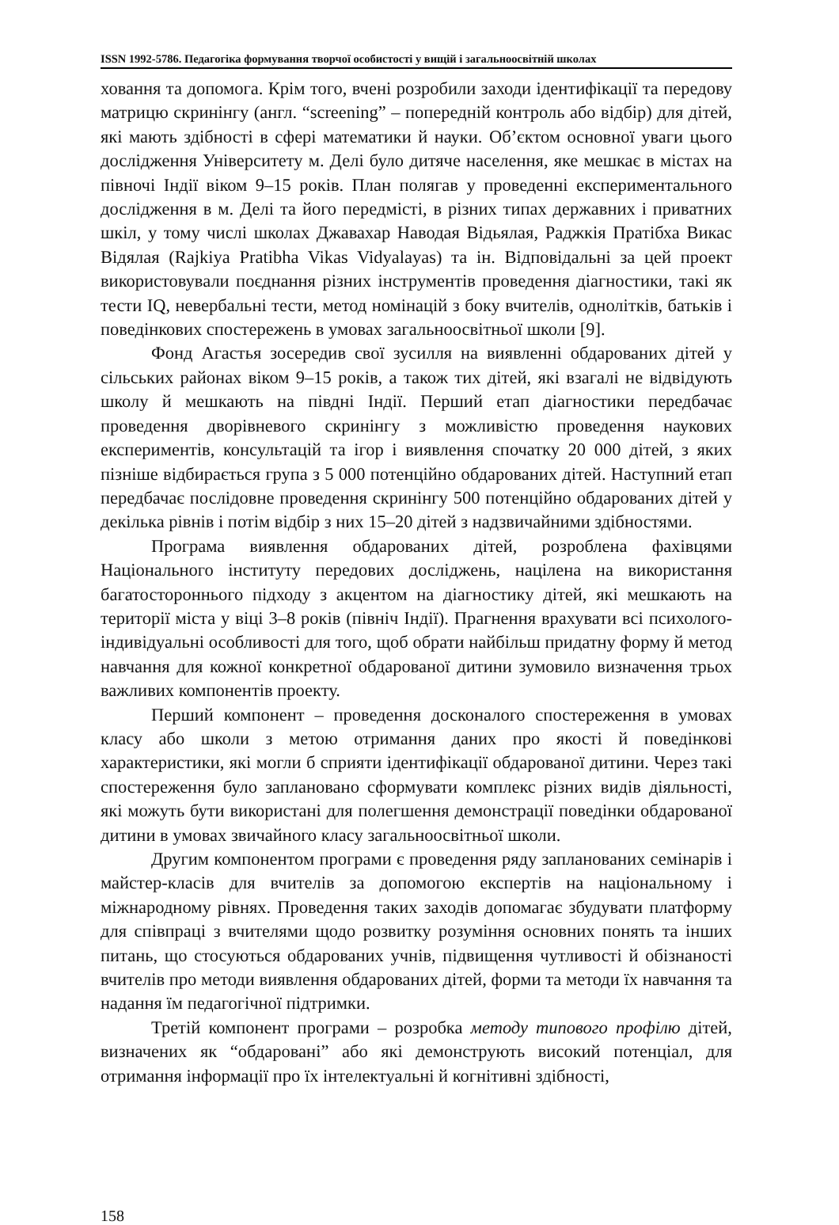ISSN 1992-5786. Педагогіка формування творчої особистості у вищій і загальноосвітній школах
ховання та допомога. Крім того, вчені розробили заходи ідентифікації та передову матрицю скринінгу (англ. “screening” – попередній контроль або відбір) для дітей, які мають здібності в сфері математики й науки. Об’єктом основної уваги цього дослідження Університету м. Делі було дитяче населення, яке мешкає в містах на півночі Індії віком 9–15 років. План полягав у проведенні експериментального дослідження в м. Делі та його передмісті, в різних типах державних і приватних шкіл, у тому числі школах Джавахар Наводая Відьялая, Раджкія Пратібха Викас Відялая (Rajkiya Pratibha Vikas Vidyalayas) та ін. Відповідальні за цей проект використовували поєднання різних інструментів проведення діагностики, такі як тести IQ, невербальні тести, метод номінацій з боку вчителів, однолітків, батьків і поведінкових спостережень в умовах загальноосвітньої школи [9].
Фонд Агастья зосередив свої зусилля на виявленні обдарованих дітей у сільських районах віком 9–15 років, а також тих дітей, які взагалі не відвідують школу й мешкають на півдні Індії. Перший етап діагностики передбачає проведення дворівневого скринінгу з можливістю проведення наукових експериментів, консультацій та ігор і виявлення спочатку 20 000 дітей, з яких пізніше відбирається група з 5 000 потенційно обдарованих дітей. Наступний етап передбачає послідовне проведення скринінгу 500 потенційно обдарованих дітей у декілька рівнів і потім відбір з них 15–20 дітей з надзвичайними здібностями.
Програма виявлення обдарованих дітей, розроблена фахівцями Національного інституту передових досліджень, націлена на використання багатостороннього підходу з акцентом на діагностику дітей, які мешкають на території міста у віці 3–8 років (північ Індії). Прагнення врахувати всі психолого-індивідуальні особливості для того, щоб обрати найбільш придатну форму й метод навчання для кожної конкретної обдарованої дитини зумовило визначення трьох важливих компонентів проекту.
Перший компонент – проведення досконалого спостереження в умовах класу або школи з метою отримання даних про якості й поведінкові характеристики, які могли б сприяти ідентифікації обдарованої дитини. Через такі спостереження було заплановано сформувати комплекс різних видів діяльності, які можуть бути використані для полегшення демонстрації поведінки обдарованої дитини в умовах звичайного класу загальноосвітньої школи.
Другим компонентом програми є проведення ряду запланованих семінарів і майстер-класів для вчителів за допомогою експертів на національному і міжнародному рівнях. Проведення таких заходів допомагає збудувати платформу для співпраці з вчителями щодо розвитку розуміння основних понять та інших питань, що стосуються обдарованих учнів, підвищення чутливості й обізнаності вчителів про методи виявлення обдарованих дітей, форми та методи їх навчання та надання їм педагогічної підтримки.
Третій компонент програми – розробка методу типового профілю дітей, визначених як “обдаровані” або які демонструють високий потенціал, для отримання інформації про їх інтелектуальні й когнітивні здібності,
158